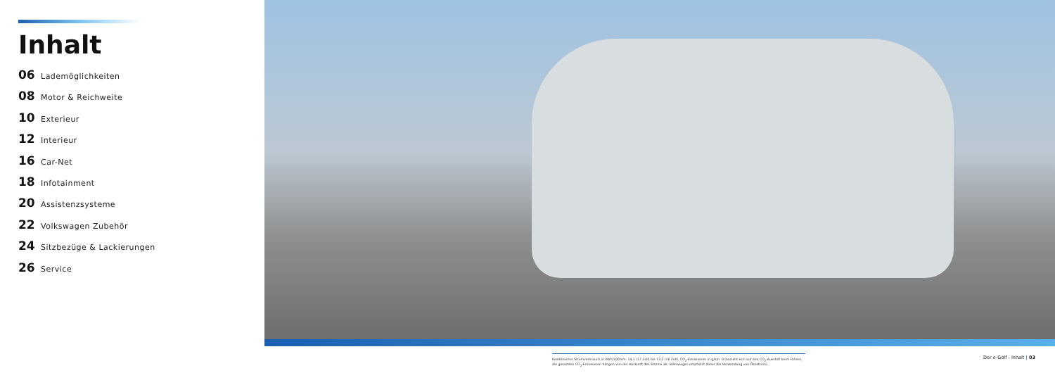Inhalt
06 Lademöglichkeiten
08 Motor & Reichweite
10 Exterieur
12 Interieur
16 Car-Net
18 Infotainment
20 Assistenzsysteme
22 Volkswagen Zubehör
24 Sitzbezüge & Lackierungen
26 Service
Kombinierter Stromverbrauch in kWh/100 km: 14,1 (17 Zoll) bis 13,2 (16 Zoll), CO<sub>2</sub>-Emissionen in g/km: 0 (bezieht sich auf den CO<sub>2</sub>-Ausstoß beim Fahren, die gesamten CO<sub>2</sub>-Emissionen hängen von der Herkunft des Stroms ab. Volkswagen empfiehlt daher die Verwendung von Ökostrom).
Der e-Golf - Inhalt | 03